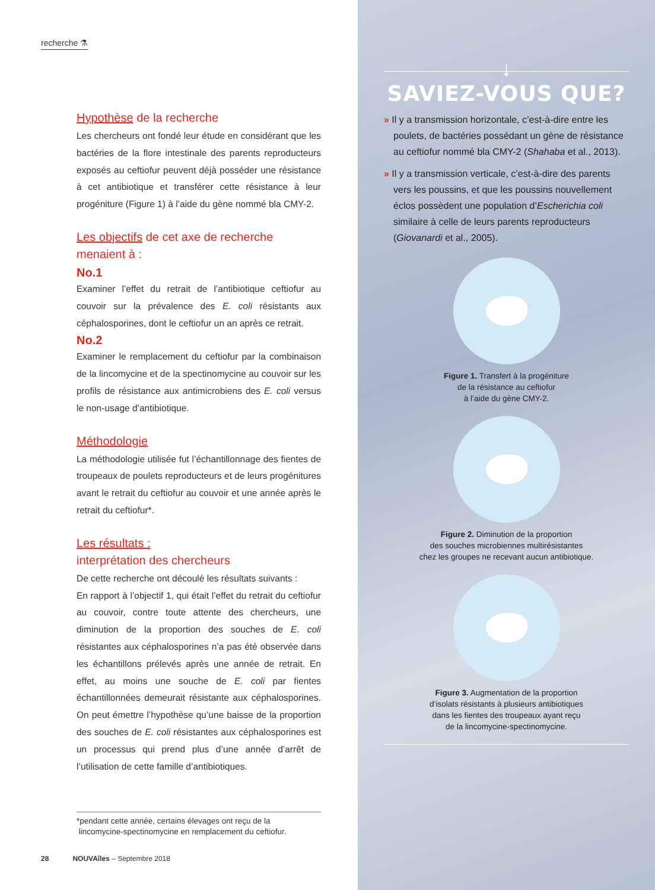recherche ⚗
Hypothèse de la recherche
Les chercheurs ont fondé leur étude en considérant que les bactéries de la flore intestinale des parents reproducteurs exposés au ceftiofur peuvent déjà posséder une résistance à cet antibiotique et transférer cette résistance à leur progéniture (Figure 1) à l’aide du gène nommé bla CMY-2.
Les objectifs de cet axe de recherche menaient à :
No.1
Examiner l’effet du retrait de l’antibiotique ceftiofur au couvoir sur la prévalence des E. coli résistants aux céphalosporines, dont le ceftiofur un an après ce retrait.
No.2
Examiner le remplacement du ceftiofur par la combinaison de la lincomycine et de la spectinomycine au couvoir sur les profils de résistance aux antimicrobiens des E. coli versus le non-usage d’antibiotique.
Méthodologie
La méthodologie utilisée fut l’échantillonnage des fientes de troupeaux de poulets reproducteurs et de leurs progénitures avant le retrait du ceftiofur au couvoir et une année après le retrait du ceftiofur*.
Les résultats :
interprétation des chercheurs
De cette recherche ont découlé les résultats suivants :
En rapport à l’objectif 1, qui était l’effet du retrait du ceftiofur au couvoir, contre toute attente des chercheurs, une diminution de la proportion des souches de E. coli résistantes aux céphalosporines n’a pas été observée dans les échantillons prélevés après une année de retrait. En effet, au moins une souche de E. coli par fientes échantillonnées demeurait résistante aux céphalosporines. On peut émettre l’hypothèse qu’une baisse de la proportion des souches de E. coli résistantes aux céphalosporines est un processus qui prend plus d’une année d’arrêt de l’utilisation de cette famille d’antibiotiques.
*pendant cette année, certains élevages ont reçu de la
lincomycine-spectinomycine en remplacement du ceftiofur.
28 NOUVAîles – Septembre 2018
↓
SAVIEZ-VOUS QUE?
» Il y a transmission horizontale, c’est-à-dire entre les poulets, de bactéries possédant un gène de résistance au ceftiofur nommé bla CMY-2 (Shahaba et al., 2013).
» Il y a transmission verticale, c’est-à-dire des parents vers les poussins, et que les poussins nouvellement éclos possèdent une population d’Escherichia coli similaire à celle de leurs parents reproducteurs (Giovanardi et al., 2005).
Figure 1. Transfert à la progéniture
de la résistance au ceftiofur
à l’aide du gène CMY-2.
Figure 2. Diminution de la proportion
des souches microbiennes multirésistantes
chez les groupes ne recevant aucun antibiotique.
Figure 3. Augmentation de la proportion
d’isolats résistants à plusieurs antibiotiques
dans les fientes des troupeaux ayant reçu
de la lincomycine-spectinomycine.